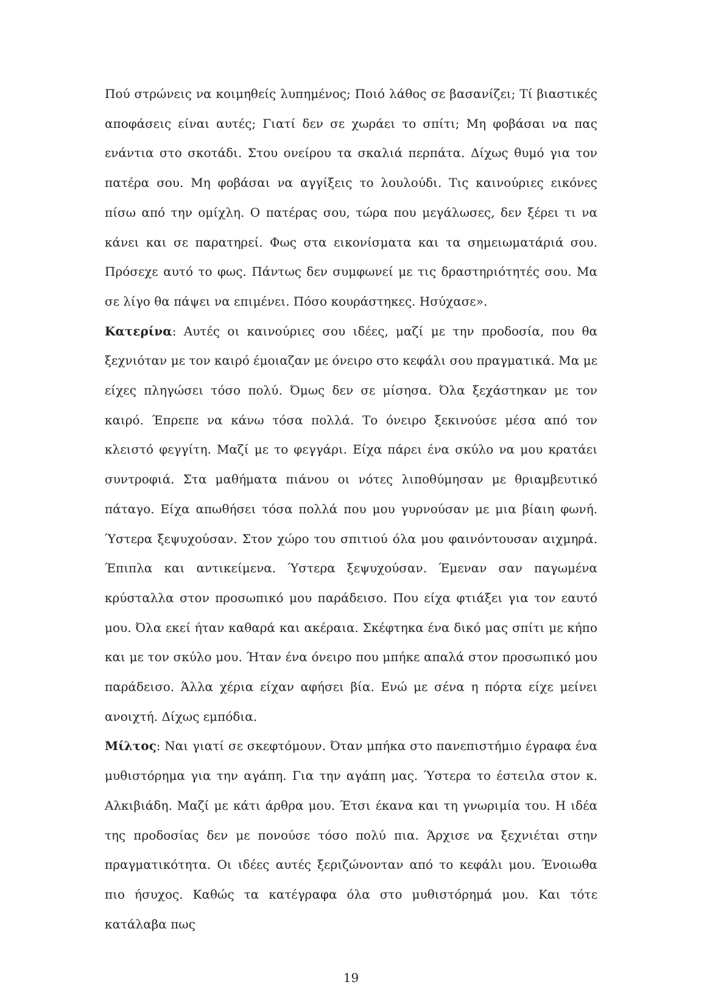Πού στρώνεις να κοιμηθείς λυπημένος; Ποιό λάθος σε βασανίζει; Τί βιαστικές αποφάσεις είναι αυτές; Γιατί δεν σε χωράει το σπίτι; Μη φοβάσαι να πας ενάντια στο σκοτάδι. Στου ονείρου τα σκαλιά περπάτα. Δίχως θυμό για τον πατέρα σου. Μη φοβάσαι να αγγίξεις το λουλούδι. Τις καινούριες εικόνες πίσω από την ομίχλη. Ο πατέρας σου, τώρα που μεγάλωσες, δεν ξέρει τι να κάνει και σε παρατηρεί. Φως στα εικονίσματα και τα σημειωματάριά σου. Πρόσεχε αυτό το φως. Πάντως δεν συμφωνεί με τις δραστηριότητές σου. Μα σε λίγο θα πάψει να επιμένει. Πόσο κουράστηκες. Ησύχασε».
Κατερίνα: Αυτές οι καινούριες σου ιδέες, μαζί με την προδοσία, που θα ξεχνιόταν με τον καιρό έμοιαζαν με όνειρο στο κεφάλι σου πραγματικά. Μα με είχες πληγώσει τόσο πολύ. Όμως δεν σε μίσησα. Όλα ξεχάστηκαν με τον καιρό. Έπρεπε να κάνω τόσα πολλά. Το όνειρο ξεκινούσε μέσα από τον κλειστό φεγγίτη. Μαζί με το φεγγάρι. Είχα πάρει ένα σκύλο να μου κρατάει συντροφιά. Στα μαθήματα πιάνου οι νότες λιποθύμησαν με θριαμβευτικό πάταγο. Είχα απωθήσει τόσα πολλά που μου γυρνούσαν με μια βίαιη φωνή. Ύστερα ξεψυχούσαν. Στον χώρο του σπιτιού όλα μου φαινόντουσαν αιχμηρά. Έπιπλα και αντικείμενα. Ύστερα ξεψυχούσαν. Έμεναν σαν παγωμένα κρύσταλλα στον προσωπικό μου παράδεισο. Που είχα φτιάξει για τον εαυτό μου. Όλα εκεί ήταν καθαρά και ακέραια. Σκέφτηκα ένα δικό μας σπίτι με κήπο και με τον σκύλο μου. Ήταν ένα όνειρο που μπήκε απαλά στον προσωπικό μου παράδεισο. Άλλα χέρια είχαν αφήσει βία. Ενώ με σένα η πόρτα είχε μείνει ανοιχτή. Δίχως εμπόδια.
Μίλτος: Ναι γιατί σε σκεφτόμουν. Όταν μπήκα στο πανεπιστήμιο έγραφα ένα μυθιστόρημα για την αγάπη. Για την αγάπη μας. Ύστερα το έστειλα στον κ. Αλκιβιάδη. Μαζί με κάτι άρθρα μου. Έτσι έκανα και τη γνωριμία του. Η ιδέα της προδοσίας δεν με πονούσε τόσο πολύ πια. Άρχισε να ξεχνιέται στην πραγματικότητα. Οι ιδέες αυτές ξεριζώνονταν από το κεφάλι μου. Ένοιωθα πιο ήσυχος. Καθώς τα κατέγραφα όλα στο μυθιστόρημά μου. Και τότε κατάλαβα πως
19